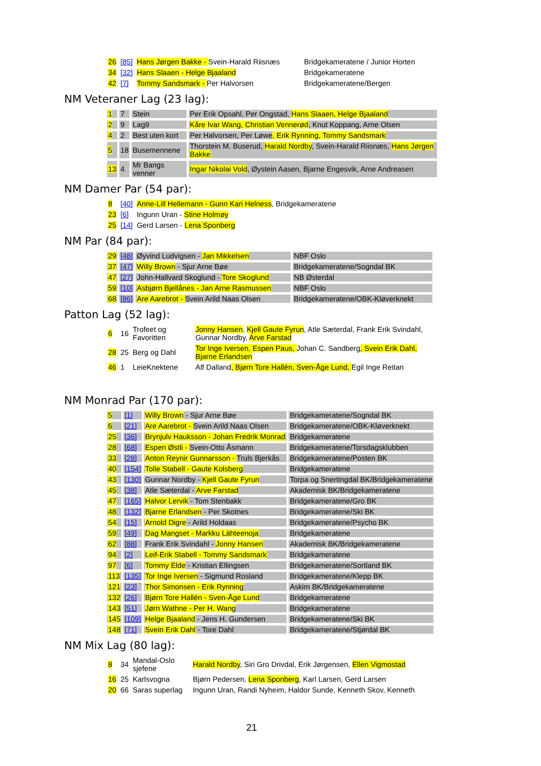| 26 | [85] | Hans Jørgen Bakke - Svein-Harald Riisnæs | Bridgekameratene / Junior Horten |
| 34 | [32] | Hans Slaaen - Helge Bjaaland | Bridgekameratene |
| 42 | [7] | Tommy Sandsmark - Per Halvorsen | Bridgekameratene/Bergen |
NM Veteraner Lag (23 lag):
| 1 | 7 | Stein | Per Erik Opsahl, Per Ongstad, Hans Slaaen, Helge Bjaaland |
| 2 | 9 | Lag9 | Kåre Ivar Wang, Christian Vennerød , Knut Koppang, Arne Olsen |
| 4 | 2 | Best uten kort | Per Halvorsen, Per Løwe , Erik Rynning, Tommy Sandsmark |
| 5 | 18 | Busemennene | Thorstein M. Buserud, Harald Nordby , Svein-Harald Riisnæs, Hans Jørgen Bakke |
| 13 | 4 | Mr Bangs venner | Ingar Nikolai Vold , Øystein Aasen, Bjarne Engesvik, Arne Andreasen |
NM Damer Par (54 par):
| 8 | [40] | Anne-Lill Hellemann - Gunn Kari Helness , Bridgekameratene |
| 23 | [6] | Ingunn Uran - Stine Holmøy |
| 25 | [14] | Gerd Larsen - Lena Sponberg |
NM Par (84 par):
| 29 | [48] | Øyvind Ludvigsen - Jan Mikkelsen | NBF Oslo |
| 37 | [47] | Willy Brown - Sjur Arne Bøe | Bridgekameratene/Sogndal BK |
| 47 | [27] | John-Hallvard Skoglund - Tore Skoglund | NB Østerdal |
| 59 | [10] | Asbjørn Bjellånes - Jan Arne Rasmussen | NBF Oslo |
| 68 | [86] | Are Aarebrot - Svein Arild Naas Olsen | Bridgekameratene/OBK-Kløverknekt |
Patton Lag (52 lag):
| 6 | 16 | Trofeet og Favoritten | Jonny Hansen , Kjell Gaute Fyrun , Atle Sæterdal, Frank Erik Svindahl, Gunnar Nordby, Arve Farstad |
| 28 | 25 | Berg og Dahl | Tor Inge Iversen, Espen Paus, Johan C. Sandberg , Svein Erik Dahl, Bjarne Erlandsen |
| 46 | 1 | LeieKnektene | Alf Dalland , Bjørn Tore Hallén, Sven-Åge Lund, Egil Inge Reitan |
NM Monrad Par (170 par):
| 5 | [1] | Willy Brown - Sjur Arne Bøe | Bridgekameratene/Sogndal BK |
| 6 | [21] | Are Aarebrot - Svein Arild Naas Olsen | Bridgekameratene/OBK-Kløverknekt |
| 25 | [36] | Brynjulv Hauksson - Johan Fredrik Monrad | Bridgekameratene |
| 28 | [68] | Espen Østli - Svein-Otto Åsmann | Bridgekameratene/Torsdagsklubben |
| 33 | [28] | Anton Reynir Gunnarsson - Truls Bjerkås | Bridgekameratene/Posten BK |
| 40 | [154] | Tolle Stabell - Gaute Kolsberg | Bridgekameratene |
| 43 | [130] | Gunnar Nordby - Kjell Gaute Fyrun | Torpa og Snertingdal BK/Bridgekameratene |
| 45 | [38] | Atle Sæterdal - Arve Farstad | Akademisk BK/Bridgekameratene |
| 47 | [165] | Halvor Lervik - Tom Stenbakk | Bridgekameratene/Gro BK |
| 48 | [132] | Bjarne Erlandsen - Per Skotnes | Bridgekameratene/Ski BK |
| 54 | [15] | Arnold Digre - Arild Holdaas | Bridgekameratene/Psycho BK |
| 59 | [49] | Dag Mangset - Markku Lähteenoja | Bridgekameratene |
| 62 | [88] | Frank Erik Svindahl - Jonny Hansen | Akademisk BK/Bridgekameratene |
| 94 | [2] | Leif-Erik Stabell - Tommy Sandsmark | Bridgekameratene |
| 97 | [6] | Tommy Elde - Kristian Ellingsen | Bridgekameratene/Sortland BK |
| 113 | [135] | Tor Inge Iversen - Sigmund Rosland | Bridgekameratene/Klepp BK |
| 121 | [23] | Thor Simonsen - Erik Rynning | Askim BK/Bridgekameratene |
| 132 | [26] | Bjørn Tore Hallén - Sven-Åge Lund | Bridgekameratene |
| 143 | [51] | Jørn Wathne - Per H. Wang | Bridgekameratene |
| 145 | [109] | Helge Bjaaland - Jens H. Gundersen | Bridgekameratene/Ski BK |
| 148 | [71] | Svein Erik Dahl - Tore Dahl | Bridgekameratene/Stjørdal BK |
NM Mix Lag (80 lag):
| 8 | 34 | Mandal-Oslo sjefene | Harald Nordby , Siri Gro Drivdal, Erik Jørgensen, Ellen Vigmostad |
| 16 | 25 | Karlsvogna | Bjørn Pedersen, Lena Sponberg , Karl Larsen, Gerd Larsen |
| 20 | 66 | Saras superlag | Ingunn Uran, Randi Nyheim, Haldor Sunde, Kenneth Skov, Kenneth |
21